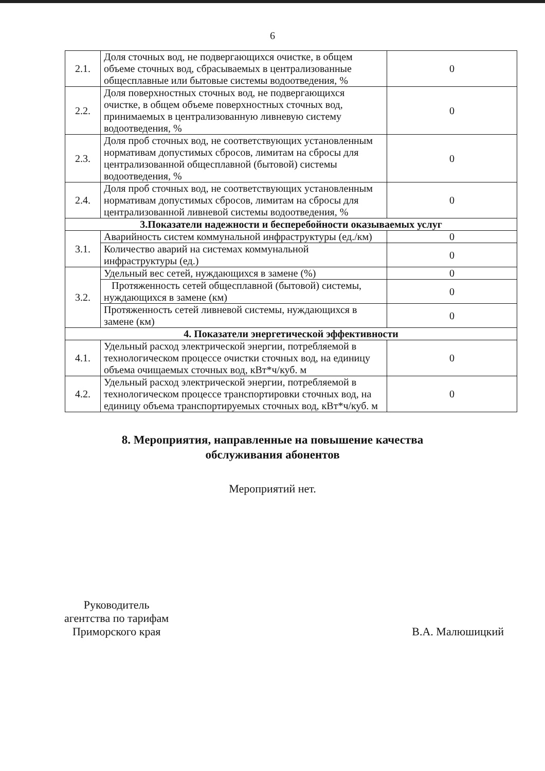6
| 2.1. | Доля сточных вод, не подвергающихся очистке, в общем объеме сточных вод, сбрасываемых в централизованные общесплавные или бытовые системы водоотведения, % | 0 |
| 2.2. | Доля поверхностных сточных вод, не подвергающихся очистке, в общем объеме поверхностных сточных вод, принимаемых в централизованную ливневую систему водоотведения, % | 0 |
| 2.3. | Доля проб сточных вод, не соответствующих установленным нормативам допустимых сбросов, лимитам на сбросы для централизованной общесплавной (бытовой) системы водоотведения, % | 0 |
| 2.4. | Доля проб сточных вод, не соответствующих установленным нормативам допустимых сбросов, лимитам на сбросы для централизованной ливневой системы водоотведения, % | 0 |
| 3.Показатели надежности и бесперебойности оказываемых услуг | | |
| 3.1. | Аварийность систем коммунальной инфраструктуры (ед./км) | 0 |
| | Количество аварий на системах коммунальной инфраструктуры (ед.) | 0 |
| 3.2. | Удельный вес сетей, нуждающихся в замене (%) | 0 |
| | Протяженность сетей общесплавной (бытовой) системы, нуждающихся в замене (км) | 0 |
| | Протяженность сетей ливневой системы, нуждающихся в замене (км) | 0 |
| 4. Показатели энергетической эффективности | | |
| 4.1. | Удельный расход электрической энергии, потребляемой в технологическом процессе очистки сточных вод, на единицу объема очищаемых сточных вод, кВт*ч/куб. м | 0 |
| 4.2. | Удельный расход электрической энергии, потребляемой в технологическом процессе транспортировки сточных вод, на единицу объема транспортируемых сточных вод, кВт*ч/куб. м | 0 |
8. Мероприятия, направленные на повышение качества
обслуживания абонентов
Мероприятий нет.
Руководитель
агентства по тарифам
Приморского края
В.А. Малюшицкий